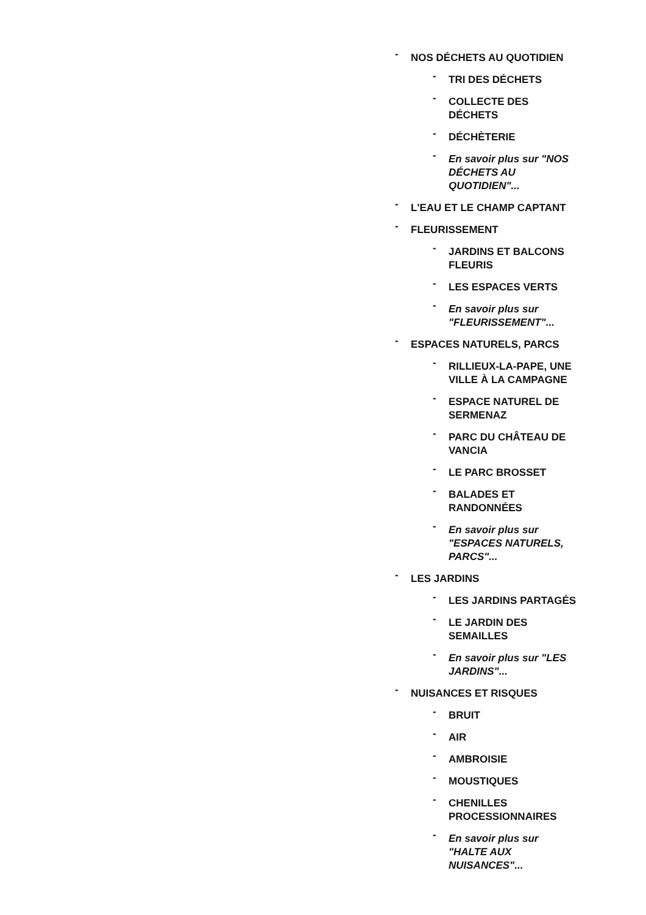- NOS DÉCHETS AU QUOTIDIEN
- TRI DES DÉCHETS
- COLLECTE DES DÉCHETS
- DÉCHÈTERIE
- En savoir plus sur "NOS DÉCHETS AU QUOTIDIEN"...
- L'EAU ET LE CHAMP CAPTANT
- FLEURISSEMENT
- JARDINS ET BALCONS FLEURIS
- LES ESPACES VERTS
- En savoir plus sur "FLEURISSEMENT"...
- ESPACES NATURELS, PARCS
- RILLIEUX-LA-PAPE, UNE VILLE À LA CAMPAGNE
- ESPACE NATUREL DE SERMENAZ
- PARC DU CHÂTEAU DE VANCIA
- LE PARC BROSSET
- BALADES ET RANDONNÉES
- En savoir plus sur "ESPACES NATURELS, PARCS"...
- LES JARDINS
- LES JARDINS PARTAGÉS
- LE JARDIN DES SEMAILLES
- En savoir plus sur "LES JARDINS"...
- NUISANCES ET RISQUES
- BRUIT
- AIR
- AMBROISIE
- MOUSTIQUES
- CHENILLES PROCESSIONNAIRES
- En savoir plus sur "HALTE AUX NUISANCES"...